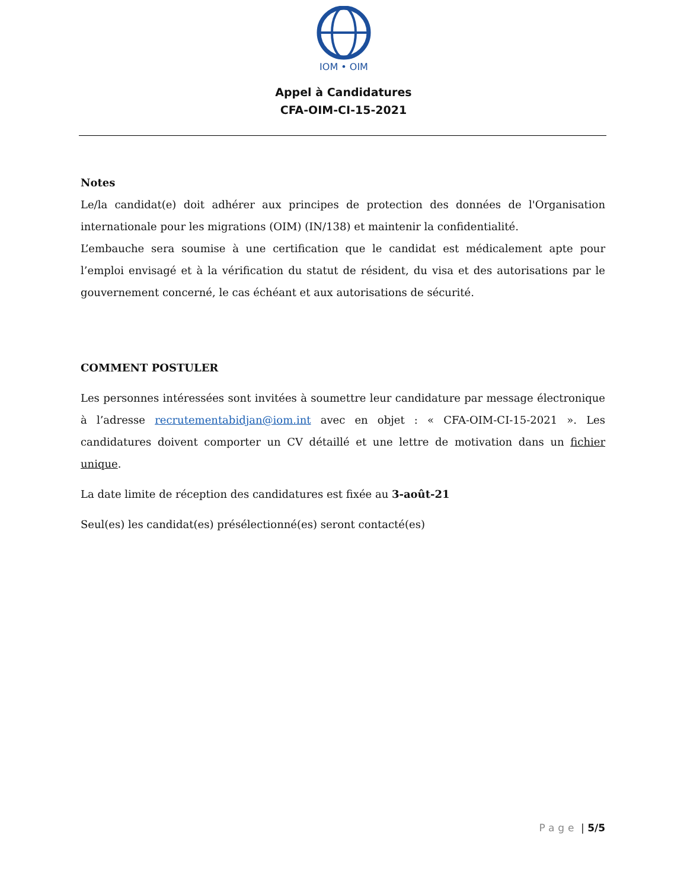IOM • OIM
Appel à Candidatures
CFA-OIM-CI-15-2021
Notes
Le/la candidat(e) doit adhérer aux principes de protection des données de l'Organisation internationale pour les migrations (OIM) (IN/138) et maintenir la confidentialité.
L’embauche sera soumise à une certification que le candidat est médicalement apte pour l’emploi envisagé et à la vérification du statut de résident, du visa et des autorisations par le gouvernement concerné, le cas échéant et aux autorisations de sécurité.
COMMENT POSTULER
Les personnes intéressées sont invitées à soumettre leur candidature par message électronique à l’adresse recrutementabidjan@iom.int avec en objet : « CFA-OIM-CI-15-2021 ». Les candidatures doivent comporter un CV détaillé et une lettre de motivation dans un fichier unique.
La date limite de réception des candidatures est fixée au 3-août-21
Seul(es) les candidat(es) présélectionné(es) seront contacté(es)
Page | 5/5